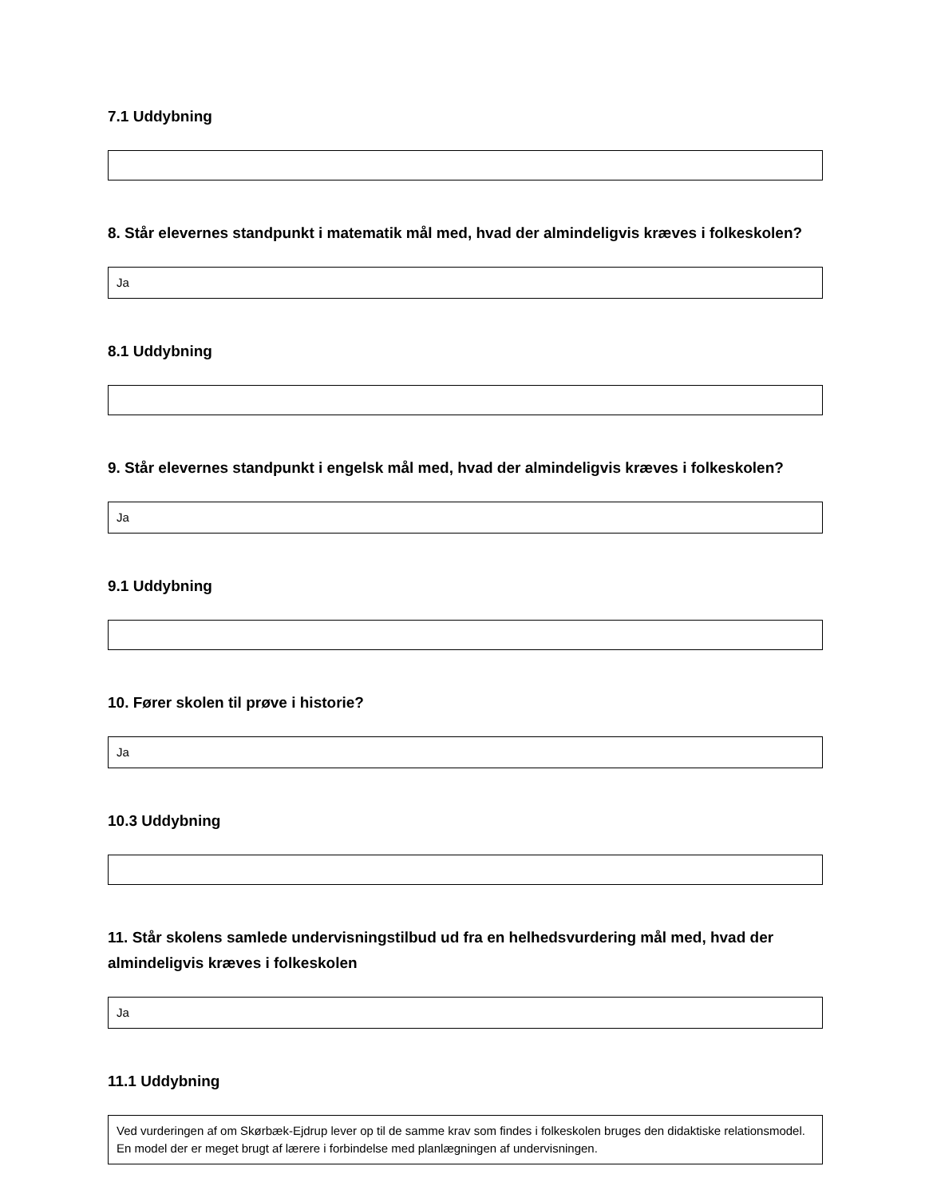7.1 Uddybning
8. Står elevernes standpunkt i matematik mål med, hvad der almindeligvis kræves i folkeskolen?
Ja
8.1 Uddybning
9. Står elevernes standpunkt i engelsk mål med, hvad der almindeligvis kræves i folkeskolen?
Ja
9.1 Uddybning
10. Fører skolen til prøve i historie?
Ja
10.3 Uddybning
11. Står skolens samlede undervisningstilbud ud fra en helhedsvurdering mål med, hvad der almindeligvis kræves i folkeskolen
Ja
11.1 Uddybning
Ved vurderingen af om Skørbæk-Ejdrup lever op til de samme krav som findes i folkeskolen bruges den didaktiske relationsmodel.
En model der er meget brugt af lærere i forbindelse med planlægningen af undervisningen.